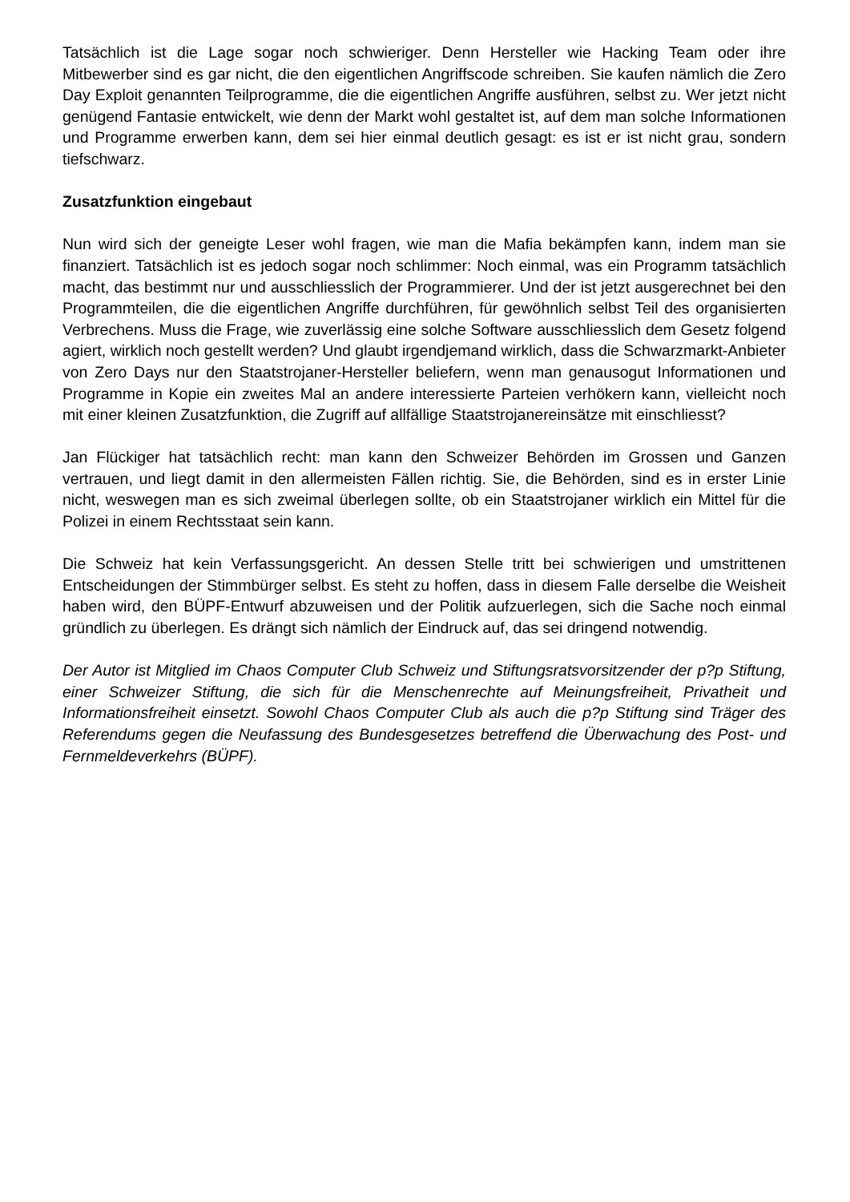Tatsächlich ist die Lage sogar noch schwieriger. Denn Hersteller wie Hacking Team oder ihre Mitbewerber sind es gar nicht, die den eigentlichen Angriffscode schreiben. Sie kaufen nämlich die Zero Day Exploit genannten Teilprogramme, die die eigentlichen Angriffe ausführen, selbst zu. Wer jetzt nicht genügend Fantasie entwickelt, wie denn der Markt wohl gestaltet ist, auf dem man solche Informationen und Programme erwerben kann, dem sei hier einmal deutlich gesagt: es ist er ist nicht grau, sondern tiefschwarz.
Zusatzfunktion eingebaut
Nun wird sich der geneigte Leser wohl fragen, wie man die Mafia bekämpfen kann, indem man sie finanziert. Tatsächlich ist es jedoch sogar noch schlimmer: Noch einmal, was ein Programm tatsächlich macht, das bestimmt nur und ausschliesslich der Programmierer. Und der ist jetzt ausgerechnet bei den Programmteilen, die die eigentlichen Angriffe durchführen, für gewöhnlich selbst Teil des organisierten Verbrechens. Muss die Frage, wie zuverlässig eine solche Software ausschliesslich dem Gesetz folgend agiert, wirklich noch gestellt werden? Und glaubt irgendjemand wirklich, dass die Schwarzmarkt-Anbieter von Zero Days nur den Staatstrojaner-Hersteller beliefern, wenn man genausogut Informationen und Programme in Kopie ein zweites Mal an andere interessierte Parteien verhökern kann, vielleicht noch mit einer kleinen Zusatzfunktion, die Zugriff auf allfällige Staatstrojanereinsätze mit einschliesst?
Jan Flückiger hat tatsächlich recht: man kann den Schweizer Behörden im Grossen und Ganzen vertrauen, und liegt damit in den allermeisten Fällen richtig. Sie, die Behörden, sind es in erster Linie nicht, weswegen man es sich zweimal überlegen sollte, ob ein Staatstrojaner wirklich ein Mittel für die Polizei in einem Rechtsstaat sein kann.
Die Schweiz hat kein Verfassungsgericht. An dessen Stelle tritt bei schwierigen und umstrittenen Entscheidungen der Stimmbürger selbst. Es steht zu hoffen, dass in diesem Falle derselbe die Weisheit haben wird, den BÜPF-Entwurf abzuweisen und der Politik aufzuerlegen, sich die Sache noch einmal gründlich zu überlegen. Es drängt sich nämlich der Eindruck auf, das sei dringend notwendig.
Der Autor ist Mitglied im Chaos Computer Club Schweiz und Stiftungsratsvorsitzender der p?p Stiftung, einer Schweizer Stiftung, die sich für die Menschenrechte auf Meinungsfreiheit, Privatheit und Informationsfreiheit einsetzt. Sowohl Chaos Computer Club als auch die p?p Stiftung sind Träger des Referendums gegen die Neufassung des Bundesgesetzes betreffend die Überwachung des Post- und Fernmeldeverkehrs (BÜPF).